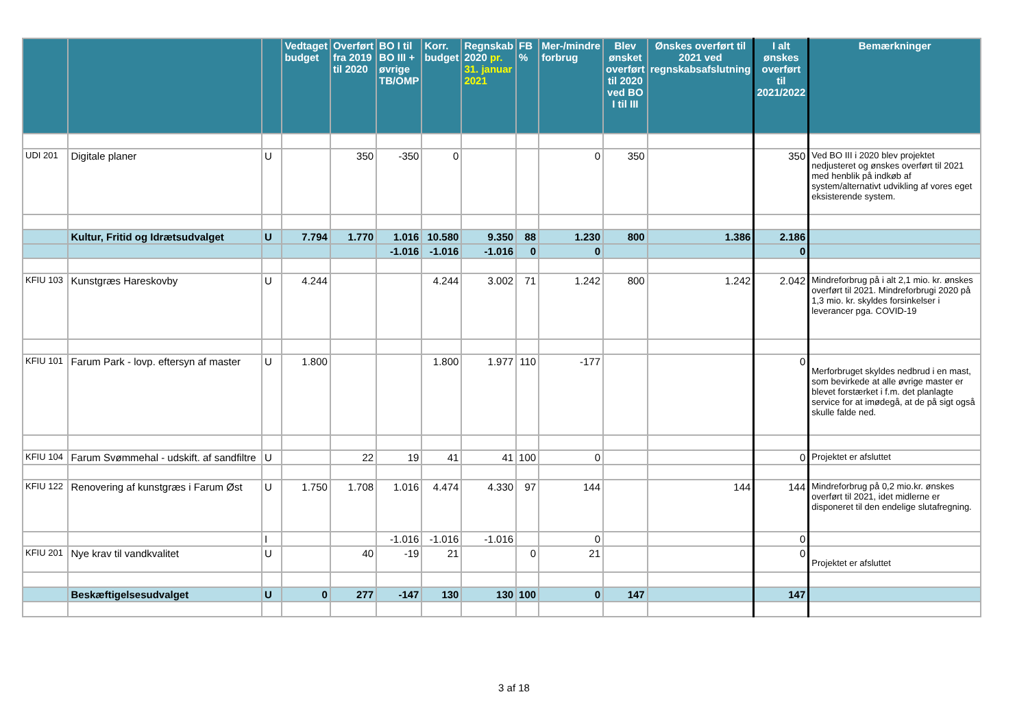| | | | Vedtaget budget | Overført fra 2019 til 2020 | BO I til BO III + øvrige TB/OMP | Korr. budget | Regnskab 2020 pr. 31. januar 2021 | FB % | Mer-/mindre forbrug | Blev ønsket overført til 2020 ved BO I til III | Ønskes overført til 2021 ved regnskabsafslutning | I alt ønskes overført til 2021/2022 | Bemærkninger |
| --- | --- | --- | --- | --- | --- | --- | --- | --- | --- | --- | --- | --- | --- |
| UDI 201 | Digitale planer | U | | 350 | -350 | 0 | | | 0 | 350 | | 350 | Ved BO III i 2020 blev projektet nedjusteret og ønskes overført til 2021 med henblik på indkøb af system/alternativt udvikling af vores eget eksisterende system. |
| | Kultur, Fritid og Idrætsudvalget | U | 7.794 | 1.770 | 1.016 | 10.580 | 9.350 | 88 | 1.230 | 800 | 1.386 | 2.186 | |
| | | | | | -1.016 | -1.016 | -1.016 | 0 | 0 | | | 0 | |
| KFIU 103 | Kunstgræs Hareskovby | U | 4.244 | | | 4.244 | 3.002 | 71 | 1.242 | 800 | 1.242 | 2.042 | Mindreforbrug på i alt 2,1 mio. kr. ønskes overført til 2021. Mindreforbrugi 2020 på 1,3 mio. kr. skyldes forsinkelser i leverancer pga. COVID-19 |
| KFIU 101 | Farum Park - lovp. eftersyn af master | U | 1.800 | | | 1.800 | 1.977 | 110 | -177 | | | 0 | Merforbruget skyldes nedbrud i en mast, som bevirkede at alle øvrige master er blevet forstærket i f.m. det planlagte service for at imødegå, at de på sigt også skulle falde ned. |
| KFIU 104 | Farum Svømmehal - udskift. af sandfiltre | U | | 22 | 19 | 41 | 41 | 100 | 0 | | | 0 | Projektet er afsluttet |
| KFIU 122 | Renovering af kunstgræs i Farum Øst | U | 1.750 | 1.708 | 1.016 | 4.474 | 4.330 | 97 | 144 | | 144 | 144 | Mindreforbrug på 0,2 mio.kr. ønskes overført til 2021, idet midlerne er disponeret til den endelige slutafregning. |
| | | I | | | -1.016 | -1.016 | -1.016 | | 0 | | | 0 | |
| KFIU 201 | Nye krav til vandkvalitet | U | | 40 | -19 | 21 | | 0 | 21 | | | 0 | Projektet er afsluttet |
| | Beskæftigelsesudvalget | U | 0 | 277 | -147 | 130 | 130 | 100 | 0 | 147 | | 147 | |
3 af 18